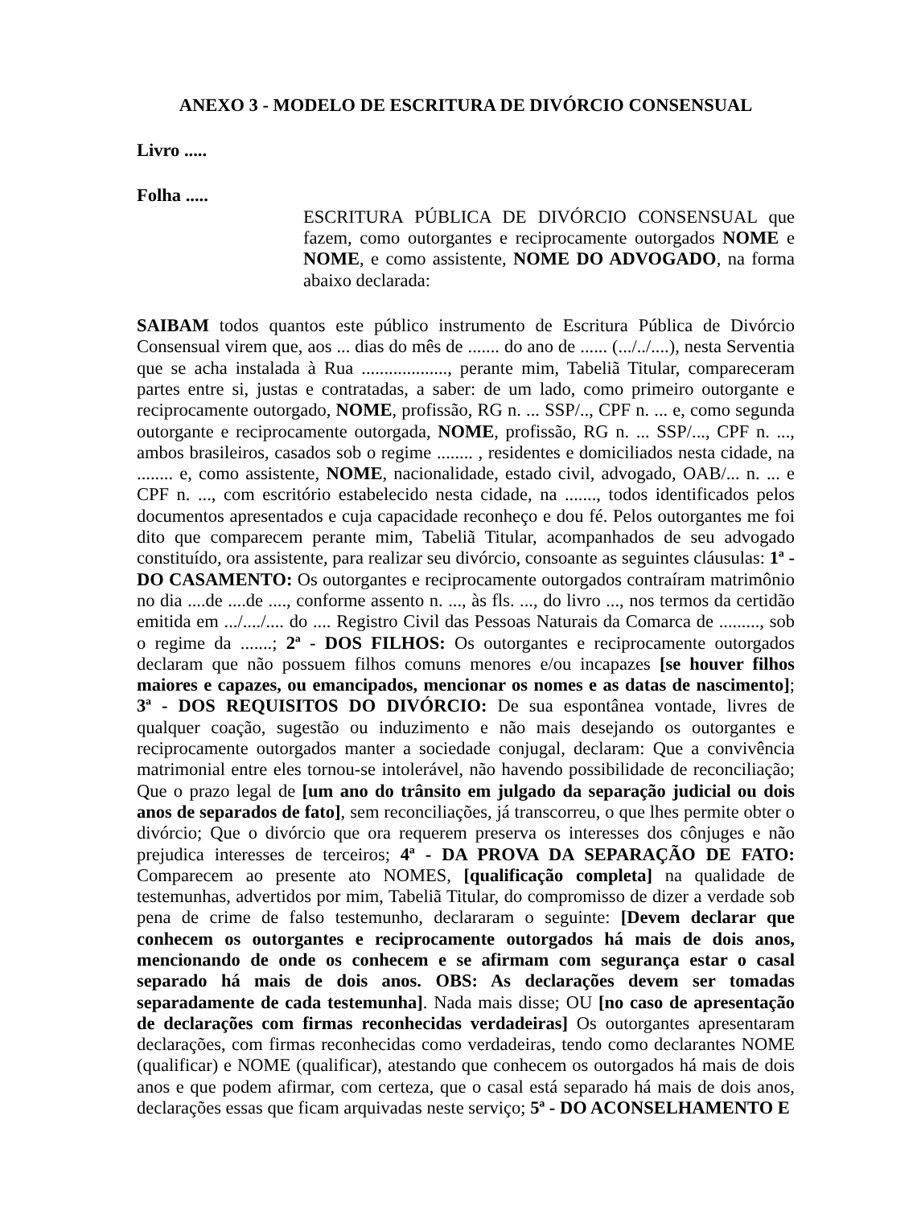ANEXO 3 - MODELO DE ESCRITURA DE DIVÓRCIO CONSENSUAL
Livro .....
Folha .....
ESCRITURA PÚBLICA DE DIVÓRCIO CONSENSUAL que fazem, como outorgantes e reciprocamente outorgados NOME e NOME, e como assistente, NOME DO ADVOGADO, na forma abaixo declarada:
SAIBAM todos quantos este público instrumento de Escritura Pública de Divórcio Consensual virem que, aos ... dias do mês de ....... do ano de ...... (.../../....), nesta Serventia que se acha instalada à Rua ..................., perante mim, Tabeliã Titular, compareceram partes entre si, justas e contratadas, a saber: de um lado, como primeiro outorgante e reciprocamente outorgado, NOME, profissão, RG n. ... SSP/.., CPF n. ... e, como segunda outorgante e reciprocamente outorgada, NOME, profissão, RG n. ... SSP/..., CPF n. ..., ambos brasileiros, casados sob o regime ........ , residentes e domiciliados nesta cidade, na ........ e, como assistente, NOME, nacionalidade, estado civil, advogado, OAB/... n. ... e CPF n. ..., com escritório estabelecido nesta cidade, na ......., todos identificados pelos documentos apresentados e cuja capacidade reconheço e dou fé. Pelos outorgantes me foi dito que comparecem perante mim, Tabeliã Titular, acompanhados de seu advogado constituído, ora assistente, para realizar seu divórcio, consoante as seguintes cláusulas: 1ª - DO CASAMENTO: Os outorgantes e reciprocamente outorgados contraíram matrimônio no dia ....de ....de ...., conforme assento n. ..., às fls. ..., do livro ..., nos termos da certidão emitida em .../..../.... do .... Registro Civil das Pessoas Naturais da Comarca de ........., sob o regime da .......; 2ª - DOS FILHOS: Os outorgantes e reciprocamente outorgados declaram que não possuem filhos comuns menores e/ou incapazes [se houver filhos maiores e capazes, ou emancipados, mencionar os nomes e as datas de nascimento]; 3ª - DOS REQUISITOS DO DIVÓRCIO: De sua espontânea vontade, livres de qualquer coação, sugestão ou induzimento e não mais desejando os outorgantes e reciprocamente outorgados manter a sociedade conjugal, declaram: Que a convivência matrimonial entre eles tornou-se intolerável, não havendo possibilidade de reconciliação; Que o prazo legal de [um ano do trânsito em julgado da separação judicial ou dois anos de separados de fato], sem reconciliações, já transcorreu, o que lhes permite obter o divórcio; Que o divórcio que ora requerem preserva os interesses dos cônjuges e não prejudica interesses de terceiros; 4ª - DA PROVA DA SEPARAÇÃO DE FATO: Comparecem ao presente ato NOMES, [qualificação completa] na qualidade de testemunhas, advertidos por mim, Tabeliã Titular, do compromisso de dizer a verdade sob pena de crime de falso testemunho, declararam o seguinte: [Devem declarar que conhecem os outorgantes e reciprocamente outorgados há mais de dois anos, mencionando de onde os conhecem e se afirmam com segurança estar o casal separado há mais de dois anos. OBS: As declarações devem ser tomadas separadamente de cada testemunha]. Nada mais disse; OU [no caso de apresentação de declarações com firmas reconhecidas verdadeiras] Os outorgantes apresentaram declarações, com firmas reconhecidas como verdadeiras, tendo como declarantes NOME (qualificar) e NOME (qualificar), atestando que conhecem os outorgados há mais de dois anos e que podem afirmar, com certeza, que o casal está separado há mais de dois anos, declarações essas que ficam arquivadas neste serviço; 5ª - DO ACONSELHAMENTO E